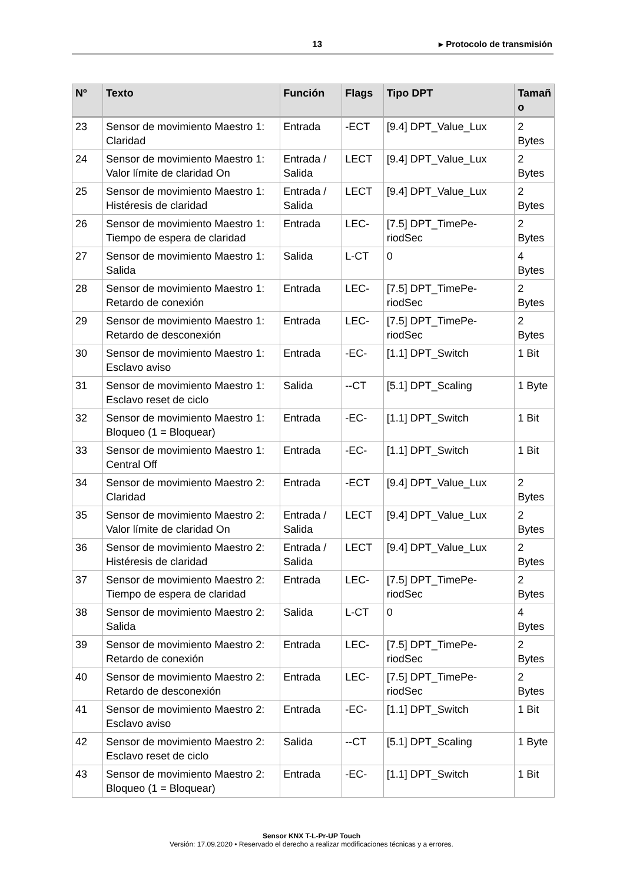13 ▸ Protocolo de transmisión
| Nº | Texto | Función | Flags | Tipo DPT | Tamañ o |
| --- | --- | --- | --- | --- | --- |
| 23 | Sensor de movimiento Maestro 1: Claridad | Entrada | -ECT | [9.4] DPT_Value_Lux | 2 Bytes |
| 24 | Sensor de movimiento Maestro 1: Valor límite de claridad On | Entrada / Salida | LECT | [9.4] DPT_Value_Lux | 2 Bytes |
| 25 | Sensor de movimiento Maestro 1: Histéresis de claridad | Entrada / Salida | LECT | [9.4] DPT_Value_Lux | 2 Bytes |
| 26 | Sensor de movimiento Maestro 1: Tiempo de espera de claridad | Entrada | LEC- | [7.5] DPT_TimePe-riodSec | 2 Bytes |
| 27 | Sensor de movimiento Maestro 1: Salida | Salida | L-CT | 0 | 4 Bytes |
| 28 | Sensor de movimiento Maestro 1: Retardo de conexión | Entrada | LEC- | [7.5] DPT_TimePe-riodSec | 2 Bytes |
| 29 | Sensor de movimiento Maestro 1: Retardo de desconexión | Entrada | LEC- | [7.5] DPT_TimePe-riodSec | 2 Bytes |
| 30 | Sensor de movimiento Maestro 1: Esclavo aviso | Entrada | -EC- | [1.1] DPT_Switch | 1 Bit |
| 31 | Sensor de movimiento Maestro 1: Esclavo reset de ciclo | Salida | --CT | [5.1] DPT_Scaling | 1 Byte |
| 32 | Sensor de movimiento Maestro 1: Bloqueo (1 = Bloquear) | Entrada | -EC- | [1.1] DPT_Switch | 1 Bit |
| 33 | Sensor de movimiento Maestro 1: Central Off | Entrada | -EC- | [1.1] DPT_Switch | 1 Bit |
| 34 | Sensor de movimiento Maestro 2: Claridad | Entrada | -ECT | [9.4] DPT_Value_Lux | 2 Bytes |
| 35 | Sensor de movimiento Maestro 2: Valor límite de claridad On | Entrada / Salida | LECT | [9.4] DPT_Value_Lux | 2 Bytes |
| 36 | Sensor de movimiento Maestro 2: Histéresis de claridad | Entrada / Salida | LECT | [9.4] DPT_Value_Lux | 2 Bytes |
| 37 | Sensor de movimiento Maestro 2: Tiempo de espera de claridad | Entrada | LEC- | [7.5] DPT_TimePe-riodSec | 2 Bytes |
| 38 | Sensor de movimiento Maestro 2: Salida | Salida | L-CT | 0 | 4 Bytes |
| 39 | Sensor de movimiento Maestro 2: Retardo de conexión | Entrada | LEC- | [7.5] DPT_TimePe-riodSec | 2 Bytes |
| 40 | Sensor de movimiento Maestro 2: Retardo de desconexión | Entrada | LEC- | [7.5] DPT_TimePe-riodSec | 2 Bytes |
| 41 | Sensor de movimiento Maestro 2: Esclavo aviso | Entrada | -EC- | [1.1] DPT_Switch | 1 Bit |
| 42 | Sensor de movimiento Maestro 2: Esclavo reset de ciclo | Salida | --CT | [5.1] DPT_Scaling | 1 Byte |
| 43 | Sensor de movimiento Maestro 2: Bloqueo (1 = Bloquear) | Entrada | -EC- | [1.1] DPT_Switch | 1 Bit |
Sensor KNX T-L-Pr-UP Touch
Versión: 17.09.2020 • Reservado el derecho a realizar modificaciones técnicas y a errores.